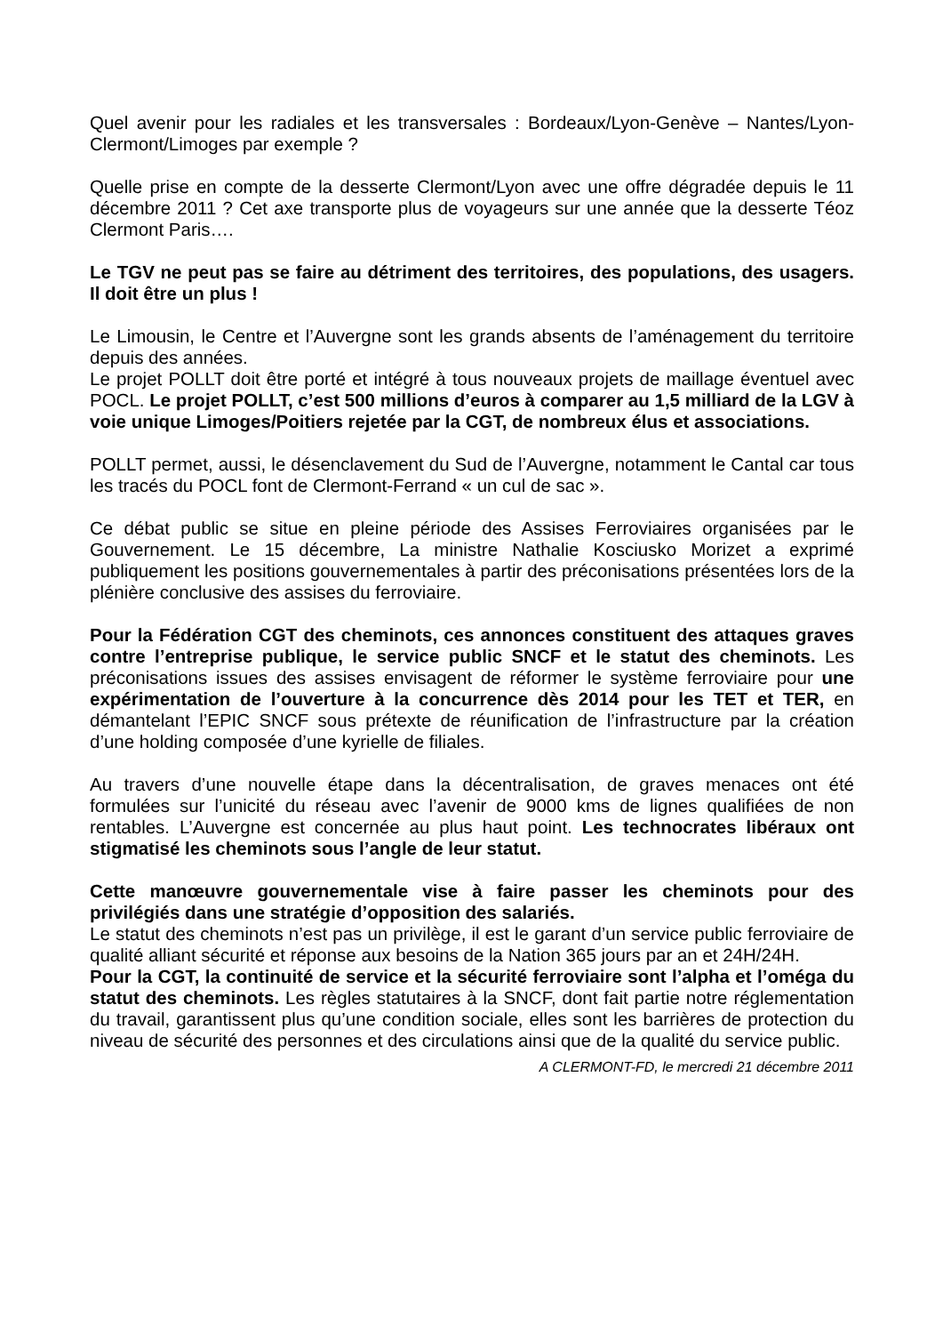Quel avenir pour les radiales et les transversales : Bordeaux/Lyon-Genève – Nantes/Lyon-Clermont/Limoges par exemple ?
Quelle prise en compte de la desserte Clermont/Lyon avec une offre dégradée depuis le 11 décembre 2011 ? Cet axe transporte plus de voyageurs sur une année que la desserte Téoz Clermont Paris….
Le TGV ne peut pas se faire au détriment des territoires, des populations, des usagers. Il doit être un plus !
Le Limousin, le Centre et l’Auvergne sont les grands absents de l’aménagement du territoire depuis des années.
Le projet POLLT doit être porté et intégré à tous nouveaux projets de maillage éventuel avec POCL. Le projet POLLT, c’est 500 millions d’euros à comparer au 1,5 milliard de la LGV à voie unique Limoges/Poitiers rejetée par la CGT, de nombreux élus et associations.
POLLT permet, aussi, le désenclavement du Sud de l’Auvergne, notamment le Cantal car tous les tracés du POCL font de Clermont-Ferrand « un cul de sac ».
Ce débat public se situe en pleine période des Assises Ferroviaires organisées par le Gouvernement. Le 15 décembre, La ministre Nathalie Kosciusko Morizet a exprimé publiquement les positions gouvernementales à partir des préconisations présentées lors de la plénière conclusive des assises du ferroviaire.
Pour la Fédération CGT des cheminots, ces annonces constituent des attaques graves contre l’entreprise publique, le service public SNCF et le statut des cheminots. Les préconisations issues des assises envisagent de réformer le système ferroviaire pour une expérimentation de l’ouverture à la concurrence dès 2014 pour les TET et TER, en démantelant l’EPIC SNCF sous prétexte de réunification de l’infrastructure par la création d’une holding composée d’une kyrielle de filiales.
Au travers d’une nouvelle étape dans la décentralisation, de graves menaces ont été formulées sur l’unicité du réseau avec l’avenir de 9000 kms de lignes qualifiées de non rentables. L’Auvergne est concernée au plus haut point. Les technocrates libéraux ont stigmatisé les cheminots sous l’angle de leur statut.
Cette manœuvre gouvernementale vise à faire passer les cheminots pour des privilégiés dans une stratégie d’opposition des salariés.
Le statut des cheminots n’est pas un privilège, il est le garant d’un service public ferroviaire de qualité alliant sécurité et réponse aux besoins de la Nation 365 jours par an et 24H/24H.
Pour la CGT, la continuité de service et la sécurité ferroviaire sont l’alpha et l’oméga du statut des cheminots. Les règles statutaires à la SNCF, dont fait partie notre réglementation du travail, garantissent plus qu’une condition sociale, elles sont les barrières de protection du niveau de sécurité des personnes et des circulations ainsi que de la qualité du service public.
A CLERMONT-FD, le mercredi 21 décembre 2011